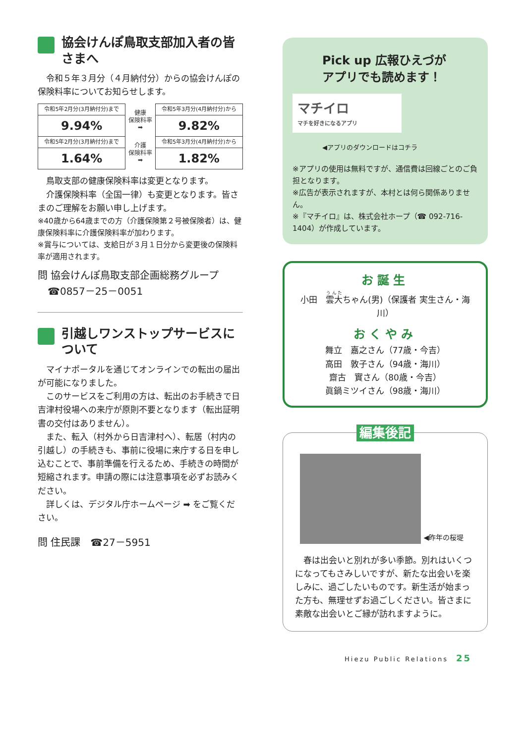協会けんぽ鳥取支部加入者の皆さまへ
　令和５年３月分（４月納付分）からの協会けんぽの保険料率についてお知らせします。
| 令和5年2月分(3月納付分)まで | 健康 保険料率 ➡ | 令和5年3月分(4月納付分)から |
| 9.94% | | 9.82% |
| 令和5年2月分(3月納付分)まで | 介護 保険料率 ➡ | 令和5年3月分(4月納付分)から |
| 1.64% | | 1.82% |
　鳥取支部の健康保険料率は変更となります。
　介護保険料率（全国一律）も変更となります。皆さまのご理解をお願い申し上げます。
※40歳から64歳までの方（介護保険第２号被保険者）は、健康保険料率に介護保険料率が加わります。
※賞与については、支給日が３月１日分から変更後の保険料率が適用されます。
問 協会けんぽ鳥取支部企画総務グループ
　☎0857－25－0051
引越しワンストップサービスについて
　マイナポータルを通じてオンラインでの転出の届出が可能になりました。
　このサービスをご利用の方は、転出のお手続きで日吉津村役場への来庁が原則不要となります（転出証明書の交付はありません）。
　また、転入（村外から日吉津村へ）、転居（村内の引越し）の手続きも、事前に役場に来庁する日を申し込むことで、事前準備を行えるため、手続きの時間が短縮されます。申請の際には注意事項を必ずお読みください。
　詳しくは、デジタル庁ホームページ ➡ をご覧ください。
問 住民課　☎27－5951
Pick up 広報ひえづが
アプリでも読めます！
マチイロ
マチを好きになるアプリ
◀アプリのダウンロードはコチラ
※アプリの使用は無料ですが、通信費は回線ごとのご負担となります。
※広告が表示されますが、本村とは何ら関係ありません。
※『マチイロ』は、株式会社ホープ（☎ 092-716-1404）が作成しています。
お誕生
小田　雲大ちゃん(男)（保護者 実生さん・海川）
おくやみ
舞立　嘉之さん（77歳・今吉）
高田　敦子さん（94歳・海川）
齋古　實さん（80歳・今吉）
眞鍋ミツイさん（98歳・海川）
編集後記
◀昨年の桜堤
　春は出会いと別れが多い季節。別れはいくつになってもさみしいですが、新たな出会いを楽しみに、過ごしたいものです。新生活が始まった方も、無理せずお過ごしください。皆さまに素敵な出会いとご縁が訪れますように。
Hiezu Public Relations　25